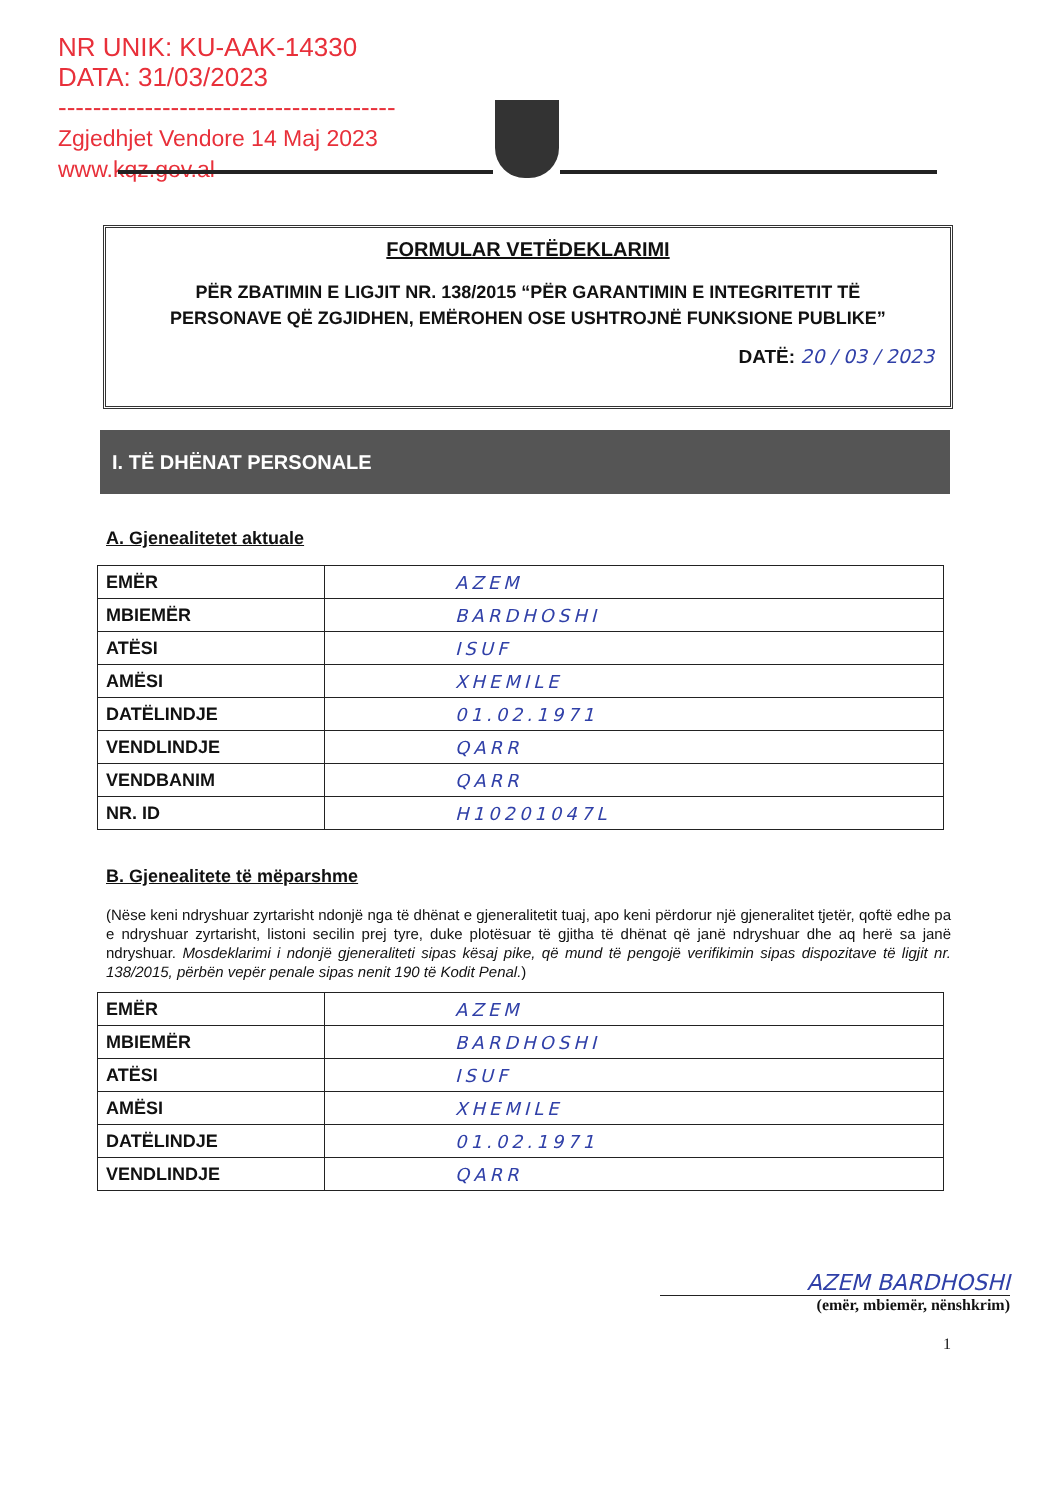NR UNIK: KU-AAK-14330
DATA: 31/03/2023
---------------------------------------
Zgjedhjet Vendore 14 Maj 2023
www.kqz.gov.al
FORMULAR VETËDEKLARIMI
PËR ZBATIMIN E LIGJIT NR. 138/2015 “PËR GARANTIMIN E INTEGRITETIT TË PERSONAVE QË ZGJIDHEN, EMËROHEN OSE USHTROJNË FUNKSIONE PUBLIKE”
DATË: 20 / 03 / 2023
I. TË DHËNAT PERSONALE
A. Gjenealitetet aktuale
| EMËR | AZEM |
| MBIEMËR | BARDHOSHI |
| ATËSI | ISUF |
| AMËSI | XHEMILE |
| DATËLINDJE | 01.02.1971 |
| VENDLINDJE | QARR |
| VENDBANIM | QARR |
| NR. ID | H10201047L |
B. Gjenealitete të mëparshme
(Nëse keni ndryshuar zyrtarisht ndonjë nga të dhënat e gjeneralitetit tuaj, apo keni përdorur një gjeneralitet tjetër, qoftë edhe pa e ndryshuar zyrtarisht, listoni secilin prej tyre, duke plotësuar të gjitha të dhënat që janë ndryshuar dhe aq herë sa janë ndryshuar. Mosdeklarimi i ndonjë gjeneraliteti sipas kësaj pike, që mund të pengojë verifikimin sipas dispozitave të ligjit nr. 138/2015, përbën vepër penale sipas nenit 190 të Kodit Penal.)
| EMËR | AZEM |
| MBIEMËR | BARDHOSHI |
| ATËSI | ISUF |
| AMËSI | XHEMILE |
| DATËLINDJE | 01.02.1971 |
| VENDLINDJE | QARR |
AZEM BARDHOSHI
(emër, mbiemër, nënshkrim)
1